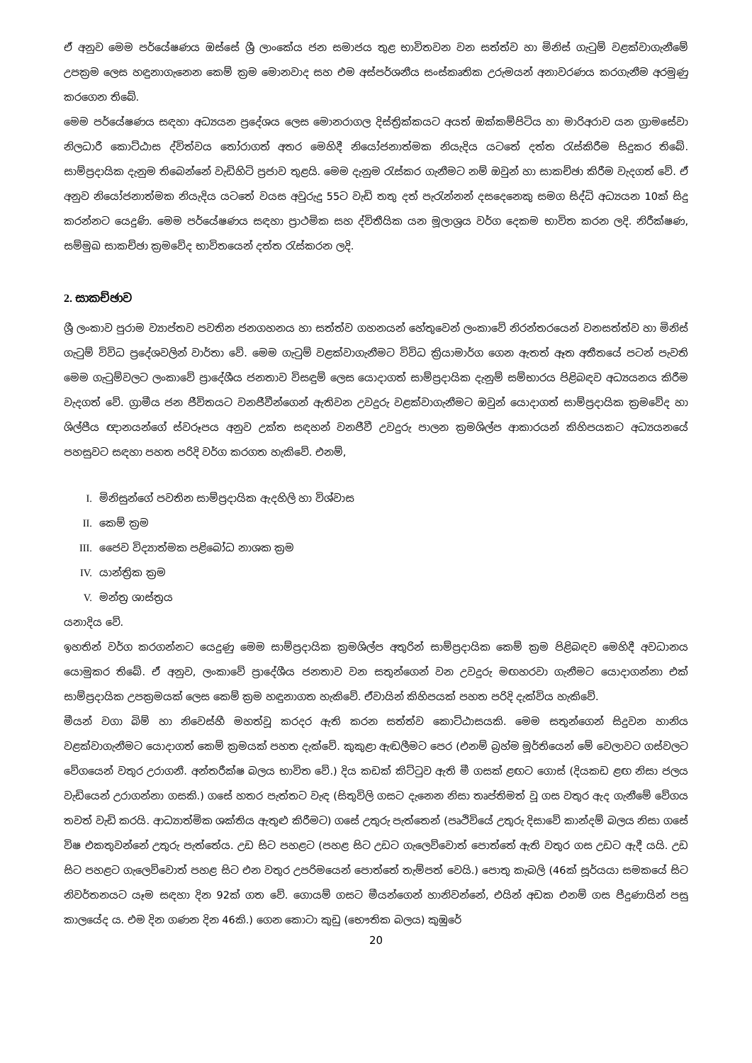ඒ අනුව මෙම පර්යේෂණය ඔස්සේ ශ්‍රී ලාංකේය ජන සමාජය තුළ භාවිතවන වන සත්ත්ව හා මිනිස් ගැටුම් වළක්වාගැනීමේ උපක්‍රම ලෙස හඳුනාගැනෙන කෙම් ක්‍රම මොනවාද සහ එම අස්පර්ශනීය සංස්කෘතික උරුමයන් අනාවරණය කරගැනීම අරමුණු කරගෙන තිබේ.
මෙම පර්යේෂණය සඳහා අධ්‍යයන ප්‍රදේශය ලෙස මොනරාගල දිස්ත්‍රික්කයට අයත් ඔක්කම්පිටිය හා මාරිඅරාව යන ග්‍රාමසේවා නිලධාරී කොට්ඨාස ද්විත්වය තෝරාගත් අතර මෙහිදී නියෝජනාත්මක නියැදිය යටතේ දත්ත රැස්කිරීම සිදුකර තිබේ. සාම්ප්‍රදායික දැනුම තිබෙන්නේ වැඩිහිටි ප්‍රජාව තුළයි. මෙම දැනුම රැස්කර ගැනීමට නම් ඔවුන් හා සාකච්ඡා කිරීම වැදගත් වේ. ඒ අනුව නියෝජනාත්මක නියැදිය යටතේ වයස අවුරුදු 55ට වැඩි තතු දත් පැරැන්නන් දසදෙනෙකු සමග සිද්ධි අධ්‍යයන 10ක් සිදු කරන්නට යෙදුණි. මෙම පර්යේෂණය සඳහා ප්‍රාථමික සහ ද්විතීයික යන මූලාශ්‍රය වර්ග දෙකම භාවිත කරන ලදි. නිරීක්ෂණ, සම්මුඛ සාකච්ඡා ක්‍රමවේද භාවිතයෙන් දත්ත රැස්කරන ලදි.
2. සාකච්ඡාව
ශ්‍රී ලංකාව පුරාම ව්‍යාප්තව පවතින ජනගහනය හා සත්ත්ව ගහනයන් හේතුවෙන් ලංකාවේ නිරන්තරයෙන් වනසත්ත්ව හා මිනිස් ගැටුම් විවිධ ප්‍රදේශවලින් වාර්තා වේ. මෙම ගැටුම් වළක්වාගැනීමට විවිධ ක්‍රියාමාර්ග ගෙන ඇතත් ඈත අතීතයේ පටන් පැවති මෙම ගැටුම්වලට ලංකාවේ ප්‍රාදේශීය ජනතාව විසඳුම් ලෙස යොදාගත් සාම්ප්‍රදායික දැනුම් සම්භාරය පිළිබඳව අධ්‍යයනය කිරීම වැදගත් වේ. ග්‍රාමීය ජන ජීවිතයට වනජීවීන්ගෙන් ඇතිවන උවදුරු වළක්වාගැනීමට ඔවුන් යොදාගත් සාම්ප්‍රදායික ක්‍රමවේද හා ශිල්පීය ඥානයන්ගේ ස්වරූපය අනුව උක්ත සඳහන් වනජීවී උවදුරු පාලන ක්‍රමශිල්ප ආකාරයන් කිහිපයකට අධ්‍යයනයේ පහසුවට සඳහා පහත පරිදි වර්ග කරගත හැකිවේ. එනම්,
I. මිනිසුන්ගේ පවතින සාම්ප්‍රදායික ඇදහිලි හා විශ්වාස
II. කෙම් ක්‍රම
III. ජෛව විද්‍යාත්මක පළිබෝධ නාශක ක්‍රම
IV. යාන්ත්‍රික ක්‍රම
V. මන්ත්‍ර ශාස්ත්‍රය
යනාදිය වේ.
ඉහතින් වර්ග කරගන්නට යෙදුණු මෙම සාම්ප්‍රදායික ක්‍රමශිල්ප අතුරින් සාම්ප්‍රදායික කෙම් ක්‍රම පිළිබඳව මෙහිදී අවධානය යොමුකර තිබේ. ඒ අනුව, ලංකාවේ ප්‍රාදේශීය ජනතාව වන සතුන්ගෙන් වන උවදුරු මඟහරවා ගැනීමට යොදාගන්නා එක් සාම්ප්‍රදායික උපක්‍රමයක් ලෙස කෙම් ක්‍රම හඳුනාගත හැකිවේ. ඒවායින් කිහිපයක් පහත පරිදි දැක්විය හැකිවේ.
මීයන් වගා බිම් හා නිවෙස්හී මහත්වූ කරදර ඇති කරන සත්ත්ව කොට්ඨාසයකි. මෙම සතුන්ගෙන් සිදුවන හානිය වළක්වාගැනීමට යොදාගත් කෙම් ක්‍රමයක් පහත දැක්වේ. කුකුළා ඇඬලීමට පෙර (එනම් බ්‍රහ්ම මූර්තියෙන් මේ වෙලාවට ගස්වලට වේගයෙන් වතුර උරාගනී. අන්තරීක්ෂ බලය භාවිත වේ.) දිය කඩක් කිට්ටුව ඇති මී ගසක් ළඟට ගොස් (දියකඩ ළඟ නිසා ජලය වැඩියෙන් උරාගන්නා ගසකි.) ගසේ හතර පැත්තට වැඳ (සිතුවිලි ගසට දැනෙන නිසා තෘප්තිමත් වූ ගස වතුර ඇද ගැනීමේ වේගය තවත් වැඩි කරයි. ආධ්‍යාත්මික ශක්තිය ඇතුළු කිරීමට) ගසේ උතුරු පැත්තෙන් (පෘථිවියේ උතුරු දිසාවේ කාන්දම් බලය නිසා ගසේ විෂ එකතුවන්නේ උතුරු පැත්තේය. උඩ සිට පහළට (පහළ සිට උඩට ගැලෙව්වොත් පොත්තේ ඇති වතුර ගස උඩට ඇදී යයි. උඩ සිට පහළට ගැලෙව්වොත් පහළ සිට එන වතුර උපරිමයෙන් පොත්තේ තැම්පත් වෙයි.) පොතු කැබලි (46ක් සූර්යයා සමකයේ සිට නිවර්තනයට යෑම සඳහා දින 92ක් ගත වේ. ගොයම් ගසට මීයන්ගෙන් හානිවන්නේ, එයින් අඩක එනම් ගස පීදුණායින් පසු කාලයේද ය. එම දින ගණන දින 46කි.) ගෙන කොටා කුඩු (භෞතික බලය) කුඹුරේ
20